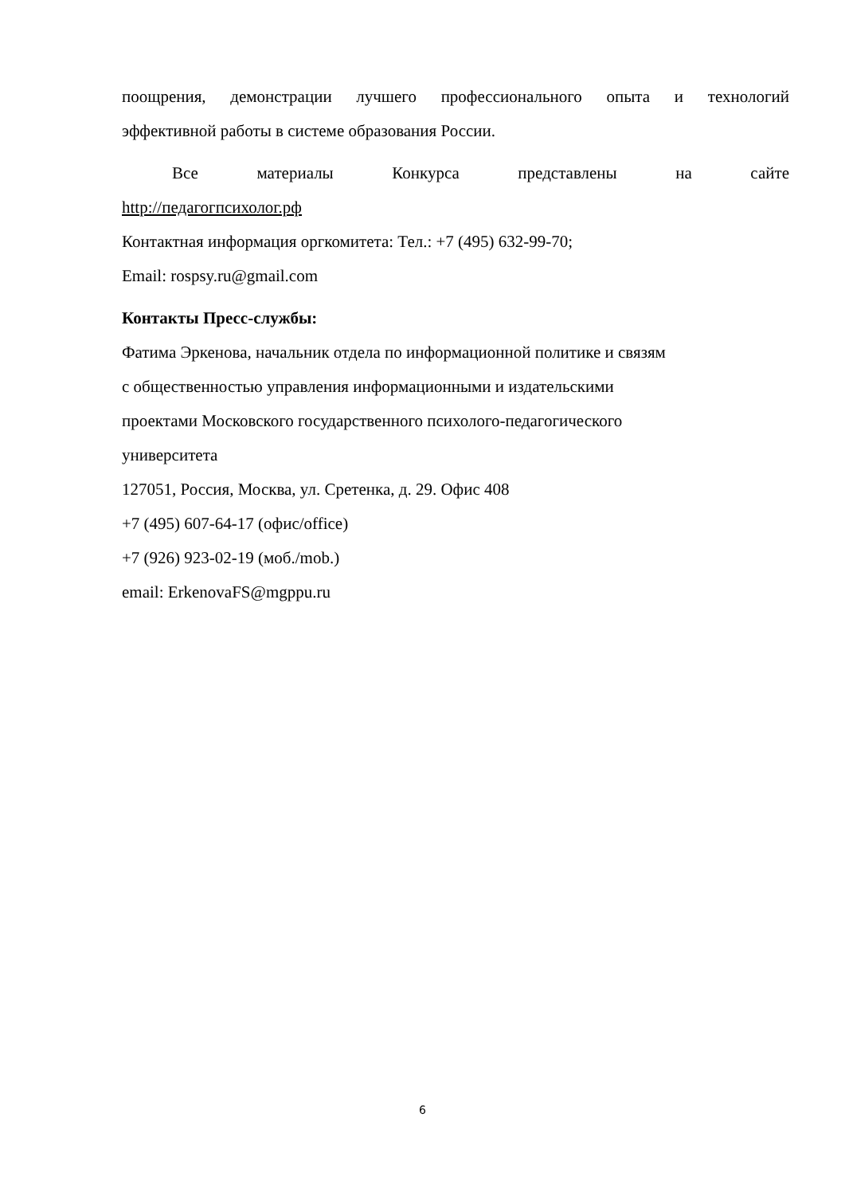поощрения, демонстрации лучшего профессионального опыта и технологий
эффективной работы в системе образования России.
Все материалы Конкурса представлены на сайте
http://педагогпсихолог.рф
Контактная информация оргкомитета: Тел.: +7 (495) 632-99-70;
Email: rospsy.ru@gmail.com
Контакты Пресс-службы:
Фатима Эркенова, начальник отдела по информационной политике и связям
с общественностью управления информационными и издательскими
проектами Московского государственного психолого-педагогического
университета
127051, Россия, Москва, ул. Сретенка, д. 29. Офис 408
+7 (495) 607-64-17 (офис/office)
+7 (926) 923-02-19 (моб./mob.)
email: ErkenovaFS@mgppu.ru
6